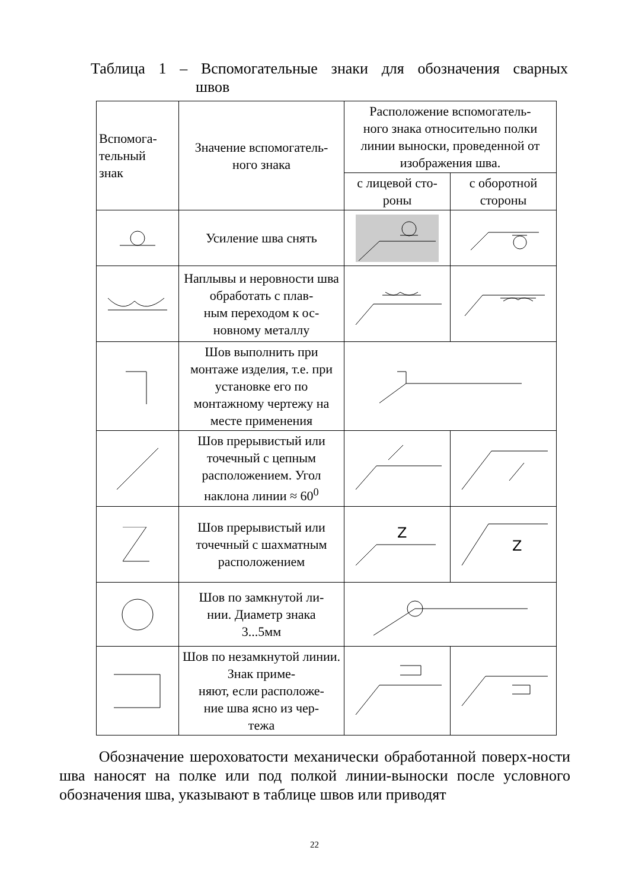Таблица 1 – Вспомогательные знаки для обозначения сварных
швов
| Вспомога- тельный знак | Значение вспомогатель- ного знака | Расположение вспомогатель- ного знака относительно полки линии выноски, проведенной от изображения шва. | |
| --- | --- | --- | --- |
| | | с лицевой сто- роны | с оборотной стороны |
| | Усиление шва снять | | |
| | Наплывы и неровности шва обработать с плав- ным переходом к ос- новному металлу | | |
| | Шов выполнить при монтаже изделия, т.е. при установке его по монтажному чертежу на месте применения | | |
| | Шов прерывистый или точечный с цепным расположением. Угол наклона линии ≈ 60<sup>0</sup> | | |
| | Шов прерывистый или точечный с шахматным расположением | Z | Z |
| | Шов по замкнутой ли- нии. Диаметр знака 3...5мм | | |
| | Шов по незамкнутой линии. Знак приме- няют, если расположе- ние шва ясно из чер- тежа | | |
Обозначение шероховатости механически обработанной поверх-ности шва наносят на полке или под полкой линии-выноски после условного обозначения шва, указывают в таблице швов или приводят
22